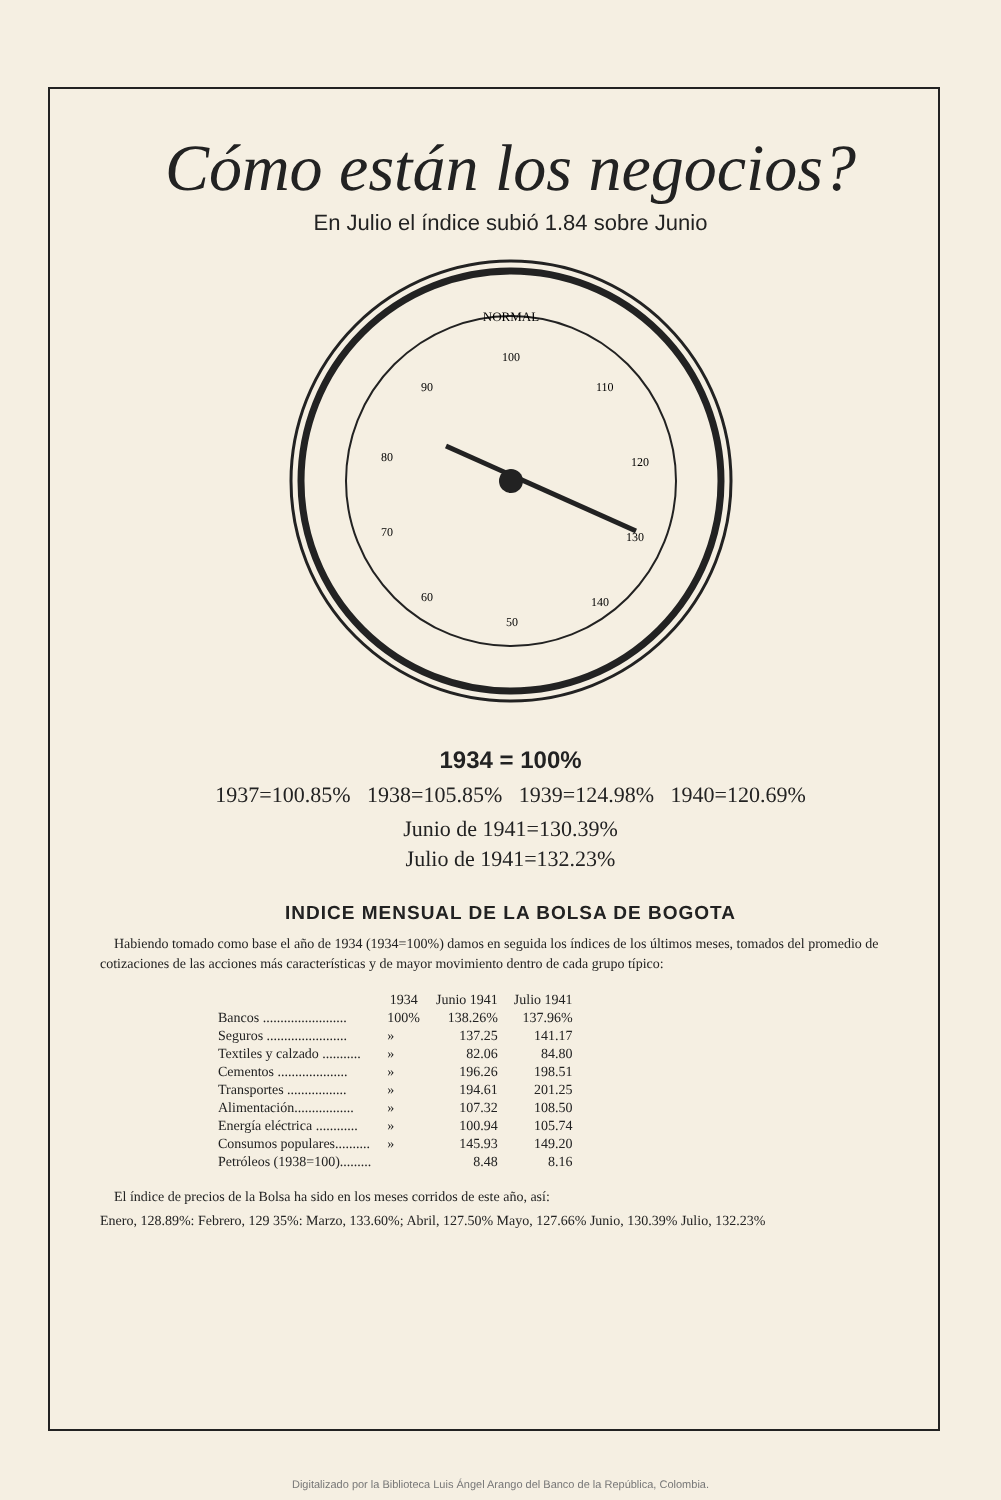Cómo están los negocios?
En Julio el índice subió 1.84 sobre Junio
NORMAL
100
110
120
130
140
50
60
70
80
90
1934 = 100%
1937=100.85% 1938=105.85% 1939=124.98% 1940=120.69%
Junio de 1941=130.39%
Julio de 1941=132.23%
INDICE MENSUAL DE LA BOLSA DE BOGOTA
Habiendo tomado como base el año de 1934 (1934=100%) damos en seguida los índices de los últimos meses, tomados del promedio de cotizaciones de las acciones más características y de mayor movimiento dentro de cada grupo típico:
| | 1934 | Junio 1941 | Julio 1941 |
| --- | --- | --- | --- |
| Bancos ........................ | 100% | 138.26% | 137.96% |
| Seguros ....................... | » | 137.25 | 141.17 |
| Textiles y calzado ........... | » | 82.06 | 84.80 |
| Cementos .................... | » | 196.26 | 198.51 |
| Transportes ................. | » | 194.61 | 201.25 |
| Alimentación................. | » | 107.32 | 108.50 |
| Energía eléctrica ............ | » | 100.94 | 105.74 |
| Consumos populares.......... | » | 145.93 | 149.20 |
| Petróleos (1938=100)......... | | 8.48 | 8.16 |
El índice de precios de la Bolsa ha sido en los meses corridos de este año, así:
Enero, 128.89%: Febrero, 129 35%: Marzo, 133.60%; Abril, 127.50% Mayo, 127.66% Junio, 130.39% Julio, 132.23%
Digitalizado por la Biblioteca Luis Ángel Arango del Banco de la República, Colombia.